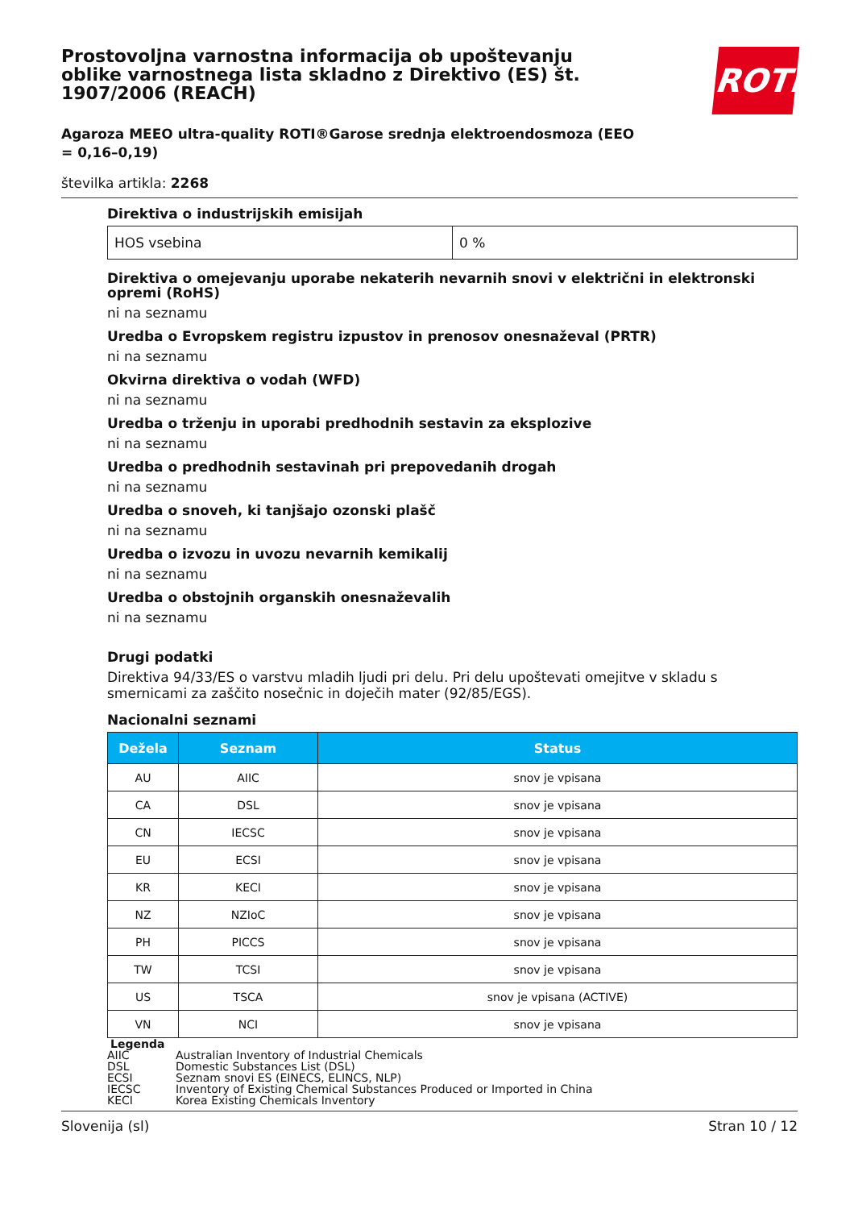Prostovoljna varnostna informacija ob upoštevanju oblike varnostnega lista skladno z Direktivo (ES) št. 1907/2006 (REACH)
ROTH
Agaroza MEEO ultra-quality ROTI®Garose srednja elektroendosmoza (EEO = 0,16–0,19)
številka artikla: 2268
Direktiva o industrijskih emisijah
| HOS vsebina | 0 % |
Direktiva o omejevanju uporabe nekaterih nevarnih snovi v električni in elektronski opremi (RoHS)
ni na seznamu
Uredba o Evropskem registru izpustov in prenosov onesnaževal (PRTR)
ni na seznamu
Okvirna direktiva o vodah (WFD)
ni na seznamu
Uredba o trženju in uporabi predhodnih sestavin za eksplozive
ni na seznamu
Uredba o predhodnih sestavinah pri prepovedanih drogah
ni na seznamu
Uredba o snoveh, ki tanjšajo ozonski plašč
ni na seznamu
Uredba o izvozu in uvozu nevarnih kemikalij
ni na seznamu
Uredba o obstojnih organskih onesnaževalih
ni na seznamu
Drugi podatki
Direktiva 94/33/ES o varstvu mladih ljudi pri delu. Pri delu upoštevati omejitve v skladu s smernicami za zaščito nosečnic in doječih mater (92/85/EGS).
Nacionalni seznami
| Dežela | Seznam | Status |
| --- | --- | --- |
| AU | AIIC | snov je vpisana |
| CA | DSL | snov je vpisana |
| CN | IECSC | snov je vpisana |
| EU | ECSI | snov je vpisana |
| KR | KECI | snov je vpisana |
| NZ | NZIoC | snov je vpisana |
| PH | PICCS | snov je vpisana |
| TW | TCSI | snov je vpisana |
| US | TSCA | snov je vpisana (ACTIVE) |
| VN | NCI | snov je vpisana |
Legenda
AIIC Australian Inventory of Industrial Chemicals
DSL Domestic Substances List (DSL)
ECSI Seznam snovi ES (EINECS, ELINCS, NLP)
IECSC Inventory of Existing Chemical Substances Produced or Imported in China
KECI Korea Existing Chemicals Inventory
Slovenija (sl) Stran 10 / 12